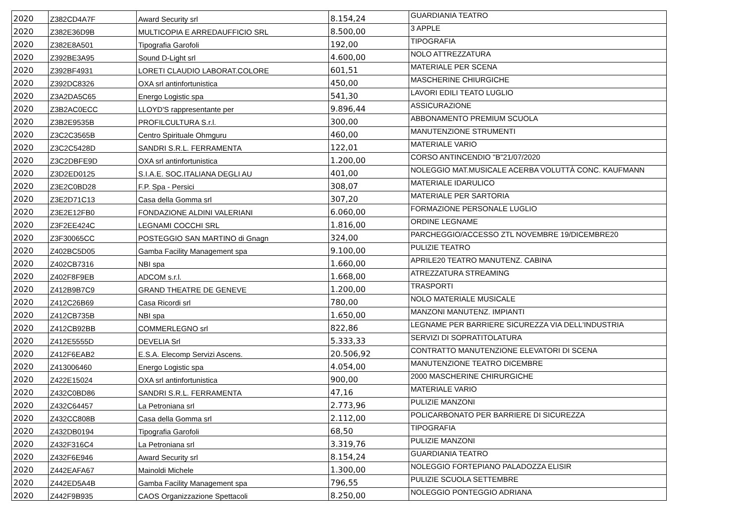| 2020 | Z382CD4A7F | Award Security srl | 8.154,24 | GUARDIANIA TEATRO |
| 2020 | Z382E36D9B | MULTICOPIA E ARREDAUFFICIO SRL | 8.500,00 | 3 APPLE |
| 2020 | Z382E8A501 | Tipografia Garofoli | 192,00 | TIPOGRAFIA |
| 2020 | Z392BE3A95 | Sound D-Light srl | 4.600,00 | NOLO ATTREZZATURA |
| 2020 | Z392BF4931 | LORETI CLAUDIO LABORAT.COLORE | 601,51 | MATERIALE PER SCENA |
| 2020 | Z392DC8326 | OXA srl antinfortunistica | 450,00 | MASCHERINE CHIURGICHE |
| 2020 | Z3A2DA5C65 | Energo Logistic spa | 541,30 | LAVORI EDILI TEATO LUGLIO |
| 2020 | Z3B2AC0ECC | LLOYD'S rappresentante per | 9.896,44 | ASSICURAZIONE |
| 2020 | Z3B2E9535B | PROFILCULTURA S.r.l. | 300,00 | ABBONAMENTO PREMIUM SCUOLA |
| 2020 | Z3C2C3565B | Centro Spirituale Ohmguru | 460,00 | MANUTENZIONE STRUMENTI |
| 2020 | Z3C2C5428D | SANDRI S.R.L. FERRAMENTA | 122,01 | MATERIALE VARIO |
| 2020 | Z3C2DBFE9D | OXA srl antinfortunistica | 1.200,00 | CORSO ANTINCENDIO "B"21/07/2020 |
| 2020 | Z3D2ED0125 | S.I.A.E. SOC.ITALIANA DEGLI AU | 401,00 | NOLEGGIO MAT.MUSICALE ACERBA VOLUTTÀ CONC. KAUFMANN |
| 2020 | Z3E2C0BD28 | F.P. Spa - Persici | 308,07 | MATERIALE IDARULICO |
| 2020 | Z3E2D71C13 | Casa della Gomma srl | 307,20 | MATERIALE PER SARTORIA |
| 2020 | Z3E2E12FB0 | FONDAZIONE ALDINI VALERIANI | 6.060,00 | FORMAZIONE PERSONALE LUGLIO |
| 2020 | Z3F2EE424C | LEGNAMI COCCHI SRL | 1.816,00 | ORDINE LEGNAME |
| 2020 | Z3F30065CC | POSTEGGIO SAN MARTINO di Gnagn | 324,00 | PARCHEGGIO/ACCESSO ZTL NOVEMBRE 19/DICEMBRE20 |
| 2020 | Z402BC5D05 | Gamba Facility Management spa | 9.100,00 | PULIZIE TEATRO |
| 2020 | Z402CB7316 | NBI spa | 1.660,00 | APRILE20 TEATRO MANUTENZ. CABINA |
| 2020 | Z402F8F9EB | ADCOM s.r.l. | 1.668,00 | ATREZZATURA STREAMING |
| 2020 | Z412B9B7C9 | GRAND THEATRE DE GENEVE | 1.200,00 | TRASPORTI |
| 2020 | Z412C26B69 | Casa Ricordi srl | 780,00 | NOLO MATERIALE MUSICALE |
| 2020 | Z412CB735B | NBI spa | 1.650,00 | MANZONI MANUTENZ. IMPIANTI |
| 2020 | Z412CB92BB | COMMERLEGNO srl | 822,86 | LEGNAME PER BARRIERE SICUREZZA VIA DELL'INDUSTRIA |
| 2020 | Z412E5555D | DEVELIA Srl | 5.333,33 | SERVIZI DI SOPRATITOLATURA |
| 2020 | Z412F6EAB2 | E.S.A. Elecomp Servizi Ascens. | 20.506,92 | CONTRATTO MANUTENZIONE ELEVATORI DI SCENA |
| 2020 | Z413006460 | Energo Logistic spa | 4.054,00 | MANUTENZIONE TEATRO DICEMBRE |
| 2020 | Z422E15024 | OXA srl antinfortunistica | 900,00 | 2000 MASCHERINE CHIRURGICHE |
| 2020 | Z432C0BD86 | SANDRI S.R.L. FERRAMENTA | 47,16 | MATERIALE VARIO |
| 2020 | Z432C64457 | La Petroniana srl | 2.773,96 | PULIZIE MANZONI |
| 2020 | Z432CC808B | Casa della Gomma srl | 2.112,00 | POLICARBONATO PER BARRIERE DI SICUREZZA |
| 2020 | Z432DB0194 | Tipografia Garofoli | 68,50 | TIPOGRAFIA |
| 2020 | Z432F316C4 | La Petroniana srl | 3.319,76 | PULIZIE MANZONI |
| 2020 | Z432F6E946 | Award Security srl | 8.154,24 | GUARDIANIA TEATRO |
| 2020 | Z442EAFA67 | Mainoldi Michele | 1.300,00 | NOLEGGIO FORTEPIANO PALADOZZA ELISIR |
| 2020 | Z442ED5A4B | Gamba Facility Management spa | 796,55 | PULIZIE SCUOLA SETTEMBRE |
| 2020 | Z442F9B935 | CAOS Organizzazione Spettacoli | 8.250,00 | NOLEGGIO PONTEGGIO ADRIANA |